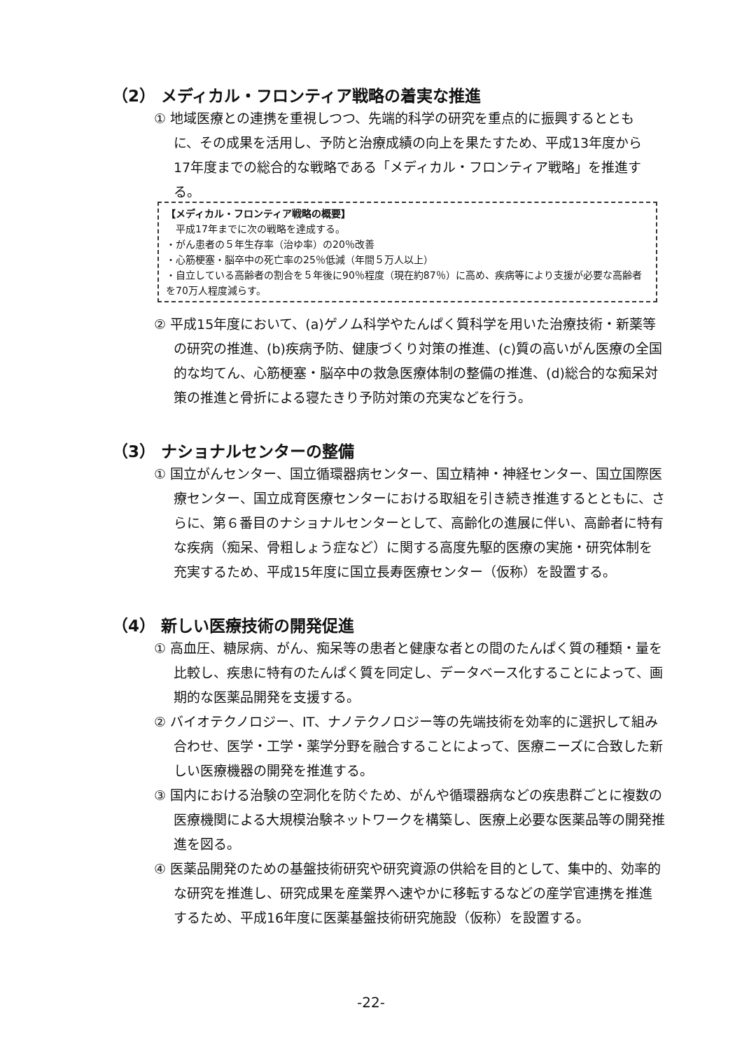（2） メディカル・フロンティア戦略の着実な推進
① 地域医療との連携を重視しつつ、先端的科学の研究を重点的に振興するとともに、その成果を活用し、予防と治療成績の向上を果たすため、平成13年度から17年度までの総合的な戦略である「メディカル・フロンティア戦略」を推進する。
【メディカル・フロンティア戦略の概要】
　平成17年までに次の戦略を達成する。
・がん患者の５年生存率（治ゆ率）の20％改善
・心筋梗塞・脳卒中の死亡率の25％低減（年間５万人以上）
・自立している高齢者の割合を５年後に90％程度（現在約87％）に高め、疾病等により支援が必要な高齢者を70万人程度減らす。
② 平成15年度において、(a)ゲノム科学やたんぱく質科学を用いた治療技術・新薬等の研究の推進、(b)疾病予防、健康づくり対策の推進、(c)質の高いがん医療の全国的な均てん、心筋梗塞・脳卒中の救急医療体制の整備の推進、(d)総合的な痴呆対策の推進と骨折による寝たきり予防対策の充実などを行う。
（3） ナショナルセンターの整備
① 国立がんセンター、国立循環器病センター、国立精神・神経センター、国立国際医療センター、国立成育医療センターにおける取組を引き続き推進するとともに、さらに、第６番目のナショナルセンターとして、高齢化の進展に伴い、高齢者に特有な疾病（痴呆、骨粗しょう症など）に関する高度先駆的医療の実施・研究体制を充実するため、平成15年度に国立長寿医療センター（仮称）を設置する。
（4） 新しい医療技術の開発促進
① 高血圧、糖尿病、がん、痴呆等の患者と健康な者との間のたんぱく質の種類・量を比較し、疾患に特有のたんぱく質を同定し、データベース化することによって、画期的な医薬品開発を支援する。
② バイオテクノロジー、IT、ナノテクノロジー等の先端技術を効率的に選択して組み合わせ、医学・工学・薬学分野を融合することによって、医療ニーズに合致した新しい医療機器の開発を推進する。
③ 国内における治験の空洞化を防ぐため、がんや循環器病などの疾患群ごとに複数の医療機関による大規模治験ネットワークを構築し、医療上必要な医薬品等の開発推進を図る。
④ 医薬品開発のための基盤技術研究や研究資源の供給を目的として、集中的、効率的な研究を推進し、研究成果を産業界へ速やかに移転するなどの産学官連携を推進するため、平成16年度に医薬基盤技術研究施設（仮称）を設置する。
-22-